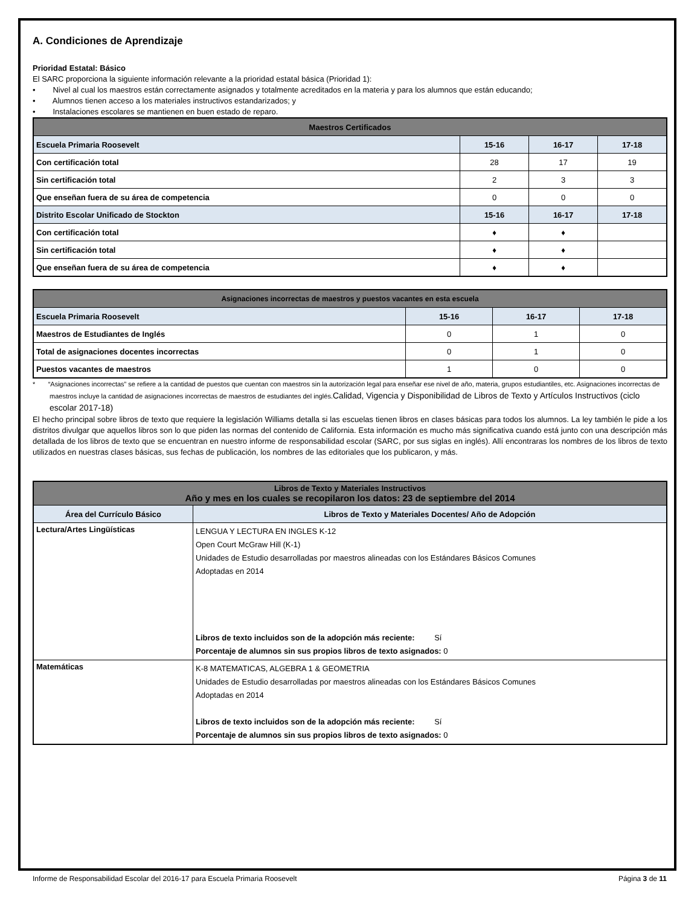A. Condiciones de Aprendizaje
Prioridad Estatal: Básico
El SARC proporciona la siguiente información relevante a la prioridad estatal básica (Prioridad 1):
• Nivel al cual los maestros están correctamente asignados y totalmente acreditados en la materia y para los alumnos que están educando;
• Alumnos tienen acceso a los materiales instructivos estandarizados; y
• Instalaciones escolares se mantienen en buen estado de reparo.
| Maestros Certificados | | | |
| --- | --- | --- | --- |
| Escuela Primaria Roosevelt | 15-16 | 16-17 | 17-18 |
| Con certificación total | 28 | 17 | 19 |
| Sin certificación total | 2 | 3 | 3 |
| Que enseñan fuera de su área de competencia | 0 | 0 | 0 |
| Distrito Escolar Unificado de Stockton | 15-16 | 16-17 | 17-18 |
| Con certificación total | ♦ | ♦ | |
| Sin certificación total | ♦ | ♦ | |
| Que enseñan fuera de su área de competencia | ♦ | ♦ | |
| Asignaciones incorrectas de maestros y puestos vacantes en esta escuela | | | |
| --- | --- | --- | --- |
| Escuela Primaria Roosevelt | 15-16 | 16-17 | 17-18 |
| Maestros de Estudiantes de Inglés | 0 | 1 | 0 |
| Total de asignaciones docentes incorrectas | 0 | 1 | 0 |
| Puestos vacantes de maestros | 1 | 0 | 0 |
* “Asignaciones incorrectas” se refiere a la cantidad de puestos que cuentan con maestros sin la autorización legal para enseñar ese nivel de año, materia, grupos estudiantiles, etc. Asignaciones incorrectas de maestros incluye la cantidad de asignaciones incorrectas de maestros de estudiantes del inglés.Calidad, Vigencia y Disponibilidad de Libros de Texto y Artículos Instructivos (ciclo escolar 2017-18)
El hecho principal sobre libros de texto que requiere la legislación Williams detalla si las escuelas tienen libros en clases básicas para todos los alumnos. La ley también le pide a los distritos divulgar que aquellos libros son lo que piden las normas del contenido de California. Esta información es mucho más significativa cuando está junto con una descripción más detallada de los libros de texto que se encuentran en nuestro informe de responsabilidad escolar (SARC, por sus siglas en inglés). Allí encontraras los nombres de los libros de texto utilizados en nuestras clases básicas, sus fechas de publicación, los nombres de las editoriales que los publicaron, y más.
| Libros de Texto y Materiales Instructivos Año y mes en los cuales se recopilaron los datos: 23 de septiembre del 2014 | |
| --- | --- |
| Área del Currículo Básico | Libros de Texto y Materiales Docentes/ Año de Adopción |
| Lectura/Artes Lingüísticas | LENGUA Y LECTURA EN INGLES K-12 Open Court McGraw Hill (K-1) Unidades de Estudio desarrolladas por maestros alineadas con los Estándares Básicos Comunes Adoptadas en 2014 Libros de texto incluidos son de la adopción más reciente: Sí Porcentaje de alumnos sin sus propios libros de texto asignados: 0 |
| Matemáticas | K-8 MATEMATICAS, ALGEBRA 1 & GEOMETRIA Unidades de Estudio desarrolladas por maestros alineadas con los Estándares Básicos Comunes Adoptadas en 2014 Libros de texto incluidos son de la adopción más reciente: Sí Porcentaje de alumnos sin sus propios libros de texto asignados: 0 |
Informe de Responsabilidad Escolar del 2016-17 para Escuela Primaria Roosevelt Página 3 de 11